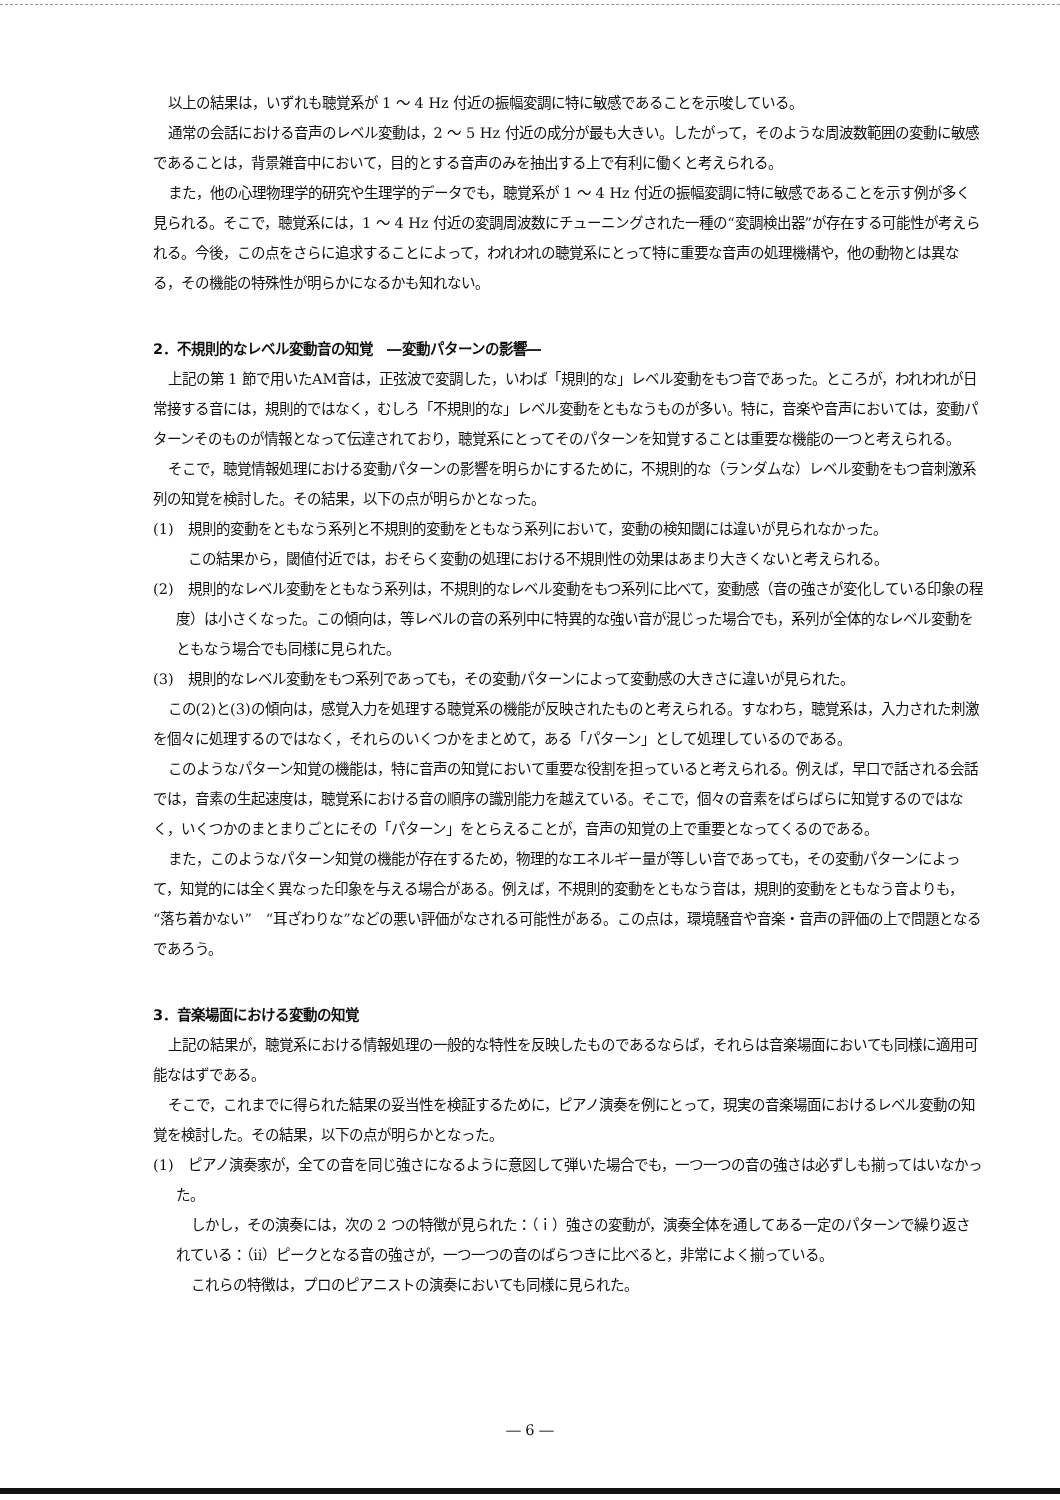以上の結果は，いずれも聴覚系が 1 ～ 4 Hz 付近の振幅変調に特に敏感であることを示唆している。
通常の会話における音声のレベル変動は，2 ～ 5 Hz 付近の成分が最も大きい。したがって，そのような周波数範囲の変動に敏感であることは，背景雑音中において，目的とする音声のみを抽出する上で有利に働くと考えられる。
また，他の心理物理学的研究や生理学的データでも，聴覚系が 1 ～ 4 Hz 付近の振幅変調に特に敏感であることを示す例が多く見られる。そこで，聴覚系には，1 ～ 4 Hz 付近の変調周波数にチューニングされた一種の“変調検出器”が存在する可能性が考えられる。今後，この点をさらに追求することによって，われわれの聴覚系にとって特に重要な音声の処理機構や，他の動物とは異なる，その機能の特殊性が明らかになるかも知れない。
2．不規則的なレベル変動音の知覚　―変動パターンの影響―
上記の第 1 節で用いたAM音は，正弦波で変調した，いわば「規則的な」レベル変動をもつ音であった。ところが，われわれが日常接する音には，規則的ではなく，むしろ「不規則的な」レベル変動をともなうものが多い。特に，音楽や音声においては，変動パターンそのものが情報となって伝達されており，聴覚系にとってそのパターンを知覚することは重要な機能の一つと考えられる。
そこで，聴覚情報処理における変動パターンの影響を明らかにするために，不規則的な（ランダムな）レベル変動をもつ音刺激系列の知覚を検討した。その結果，以下の点が明らかとなった。
(1)　規則的変動をともなう系列と不規則的変動をともなう系列において，変動の検知閾には違いが見られなかった。
この結果から，閾値付近では，おそらく変動の処理における不規則性の効果はあまり大きくないと考えられる。
(2)　規則的なレベル変動をともなう系列は，不規則的なレベル変動をもつ系列に比べて，変動感（音の強さが変化している印象の程度）は小さくなった。この傾向は，等レベルの音の系列中に特異的な強い音が混じった場合でも，系列が全体的なレベル変動をともなう場合でも同様に見られた。
(3)　規則的なレベル変動をもつ系列であっても，その変動パターンによって変動感の大きさに違いが見られた。
この(2)と(3)の傾向は，感覚入力を処理する聴覚系の機能が反映されたものと考えられる。すなわち，聴覚系は，入力された刺激を個々に処理するのではなく，それらのいくつかをまとめて，ある「パターン」として処理しているのである。
このようなパターン知覚の機能は，特に音声の知覚において重要な役割を担っていると考えられる。例えば，早口で話される会話では，音素の生起速度は，聴覚系における音の順序の識別能力を越えている。そこで，個々の音素をばらばらに知覚するのではなく，いくつかのまとまりごとにその「パターン」をとらえることが，音声の知覚の上で重要となってくるのである。
また，このようなパターン知覚の機能が存在するため，物理的なエネルギー量が等しい音であっても，その変動パターンによって，知覚的には全く異なった印象を与える場合がある。例えば，不規則的変動をともなう音は，規則的変動をともなう音よりも，“落ち着かない”　“耳ざわりな”などの悪い評価がなされる可能性がある。この点は，環境騒音や音楽・音声の評価の上で問題となるであろう。
3．音楽場面における変動の知覚
上記の結果が，聴覚系における情報処理の一般的な特性を反映したものであるならば，それらは音楽場面においても同様に適用可能なはずである。
そこで，これまでに得られた結果の妥当性を検証するために，ピアノ演奏を例にとって，現実の音楽場面におけるレベル変動の知覚を検討した。その結果，以下の点が明らかとなった。
(1)　ピアノ演奏家が，全ての音を同じ強さになるように意図して弾いた場合でも，一つ一つの音の強さは必ずしも揃ってはいなかった。
しかし，その演奏には，次の 2 つの特徴が見られた：（ｉ）強さの変動が，演奏全体を通してある一定のパターンで繰り返されている：（ii）ピークとなる音の強さが，一つ一つの音のばらつきに比べると，非常によく揃っている。
これらの特徴は，プロのピアニストの演奏においても同様に見られた。
― 6 ―